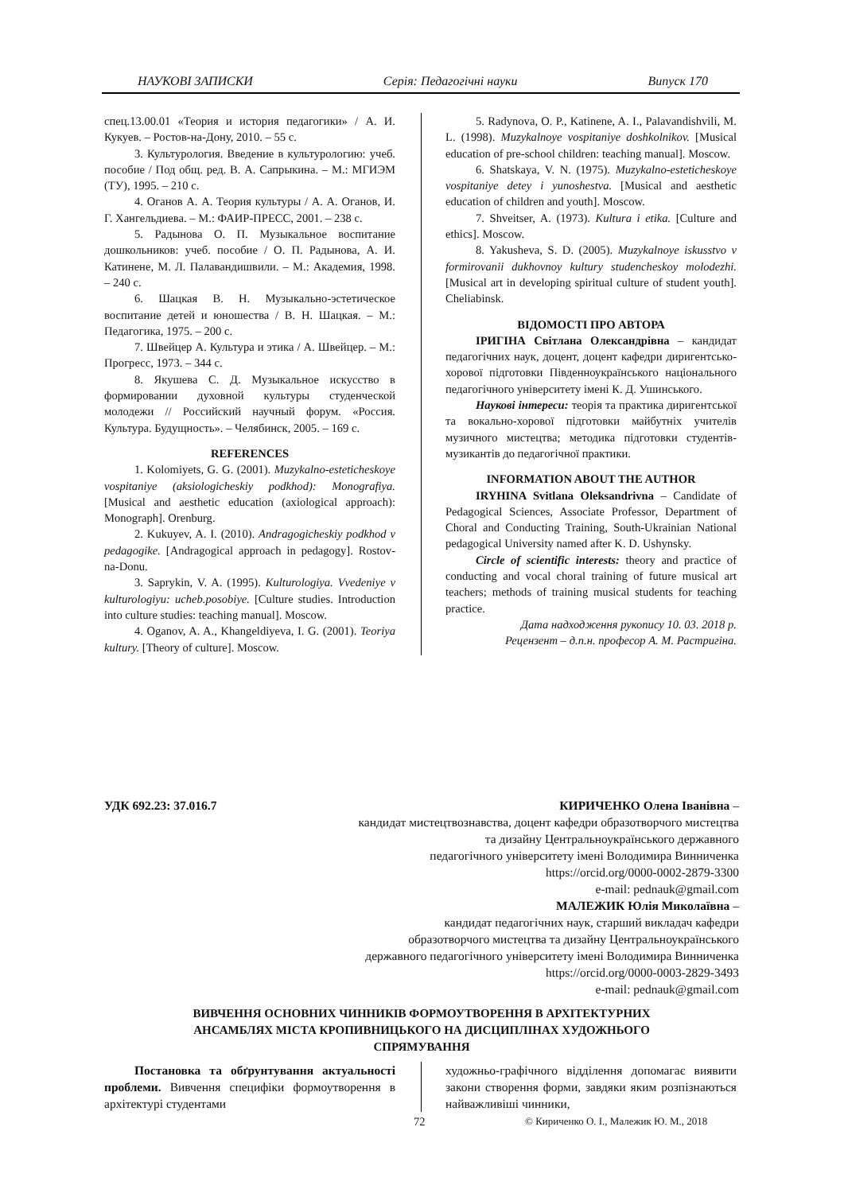НАУКОВІ ЗАПИСКИ Серія: Педагогічні науки Випуск 170
спец.13.00.01 «Теория и история педагогики» / А. И. Кукуев. – Ростов-на-Дону, 2010. – 55 с.
3. Культурология. Введение в культурологию: учеб. пособие / Под общ. ред. В. А. Сапрыкина. – М.: МГИЭМ (ТУ), 1995. – 210 с.
4. Оганов А. А. Теория культуры / А. А. Оганов, И. Г. Хангельдиева. – М.: ФАИР-ПРЕСС, 2001. – 238 с.
5. Радынова О. П. Музыкальное воспитание дошкольников: учеб. пособие / О. П. Радынова, А. И. Катинене, М. Л. Палавандишвили. – М.: Академия, 1998. – 240 с.
6. Шацкая В. Н. Музыкально-эстетическое воспитание детей и юношества / В. Н. Шацкая. – М.: Педагогика, 1975. – 200 с.
7. Швейцер А. Культура и этика / А. Швейцер. – М.: Прогресс, 1973. – 344 с.
8. Якушева С. Д. Музыкальное искусство в формировании духовной культуры студенческой молодежи // Российский научный форум. «Россия. Культура. Будущность». – Челябинск, 2005. – 169 с.
REFERENCES
1. Kolomiyets, G. G. (2001). Muzykalno-esteticheskoye vospitaniye (aksiologicheskiy podkhod): Monografiya. [Musical and aesthetic education (axiological approach): Monograph]. Orenburg.
2. Kukuyev, A. I. (2010). Andragogicheskiy podkhod v pedagogike. [Andragogical approach in pedagogy]. Rostov-na-Donu.
3. Saprykin, V. A. (1995). Kulturologiya. Vvedeniye v kulturologiyu: ucheb.posobiye. [Culture studies. Introduction into culture studies: teaching manual]. Moscow.
4. Oganov, A. A., Khangeldiyeva, I. G. (2001). Teoriya kultury. [Theory of culture]. Moscow.
5. Radynova, O. P., Katinene, A. I., Palavandishvili, M. L. (1998). Muzykalnoye vospitaniye doshkolnikov. [Musical education of pre-school children: teaching manual]. Moscow.
6. Shatskaya, V. N. (1975). Muzykalno-esteticheskoye vospitaniye detey i yunoshestva. [Musical and aesthetic education of children and youth]. Moscow.
7. Shveitser, A. (1973). Kultura i etika. [Culture and ethics]. Moscow.
8. Yakusheva, S. D. (2005). Muzykalnoye iskusstvo v formirovanii dukhovnoy kultury studencheskoy molodezhi. [Musical art in developing spiritual culture of student youth]. Cheliabinsk.
ВІДОМОСТІ ПРО АВТОРА
ІРИГІНА Світлана Олександрівна – кандидат педагогічних наук, доцент, доцент кафедри диригентсько-хорової підготовки Південноукраїнського національного педагогічного університету імені К. Д. Ушинського.
Наукові інтереси: теорія та практика диригентської та вокально-хорової підготовки майбутніх учителів музичного мистецтва; методика підготовки студентів-музикантів до педагогічної практики.
INFORMATION ABOUT THE AUTHOR
IRYHINA Svitlana Oleksandrivna – Candidate of Pedagogical Sciences, Associate Professor, Department of Choral and Conducting Training, South-Ukrainian National pedagogical University named after K. D. Ushynsky.
Circle of scientific interests: theory and practice of conducting and vocal choral training of future musical art teachers; methods of training musical students for teaching practice.
Дата надходження рукопису 10. 03. 2018 р.
Рецензент – д.п.н. професор А. М. Растригіна.
УДК 692.23: 37.016.7 КИРИЧЕНКО Олена Іванівна –
кандидат мистецтвознавства, доцент кафедри образотворчого мистецтва
та дизайну Центральноукраїнського державного
педагогічного університету імені Володимира Винниченка
https://orcid.org/0000-0002-2879-3300
e-mail: pednauk@gmail.com
МАЛЕЖИК Юлія Миколаївна –
кандидат педагогічних наук, старший викладач кафедри
образотворчого мистецтва та дизайну Центральноукраїнського
державного педагогічного університету імені Володимира Винниченка
https://orcid.org/0000-0003-2829-3493
e-mail: pednauk@gmail.com
ВИВЧЕННЯ ОСНОВНИХ ЧИННИКІВ ФОРМОУТВОРЕННЯ В АРХІТЕКТУРНИХ
АНСАМБЛЯХ МІСТА КРОПИВНИЦЬКОГО НА ДИСЦИПЛІНАХ ХУДОЖНЬОГО
СПРЯМУВАННЯ
Постановка та обґрунтування актуальності проблеми. Вивчення специфіки формоутворення в архітектурі студентами
художньо-графічного відділення допомагає виявити закони створення форми, завдяки яким розпізнаються найважливіші чинники,
72 © Кириченко О. І., Малежик Ю. М., 2018